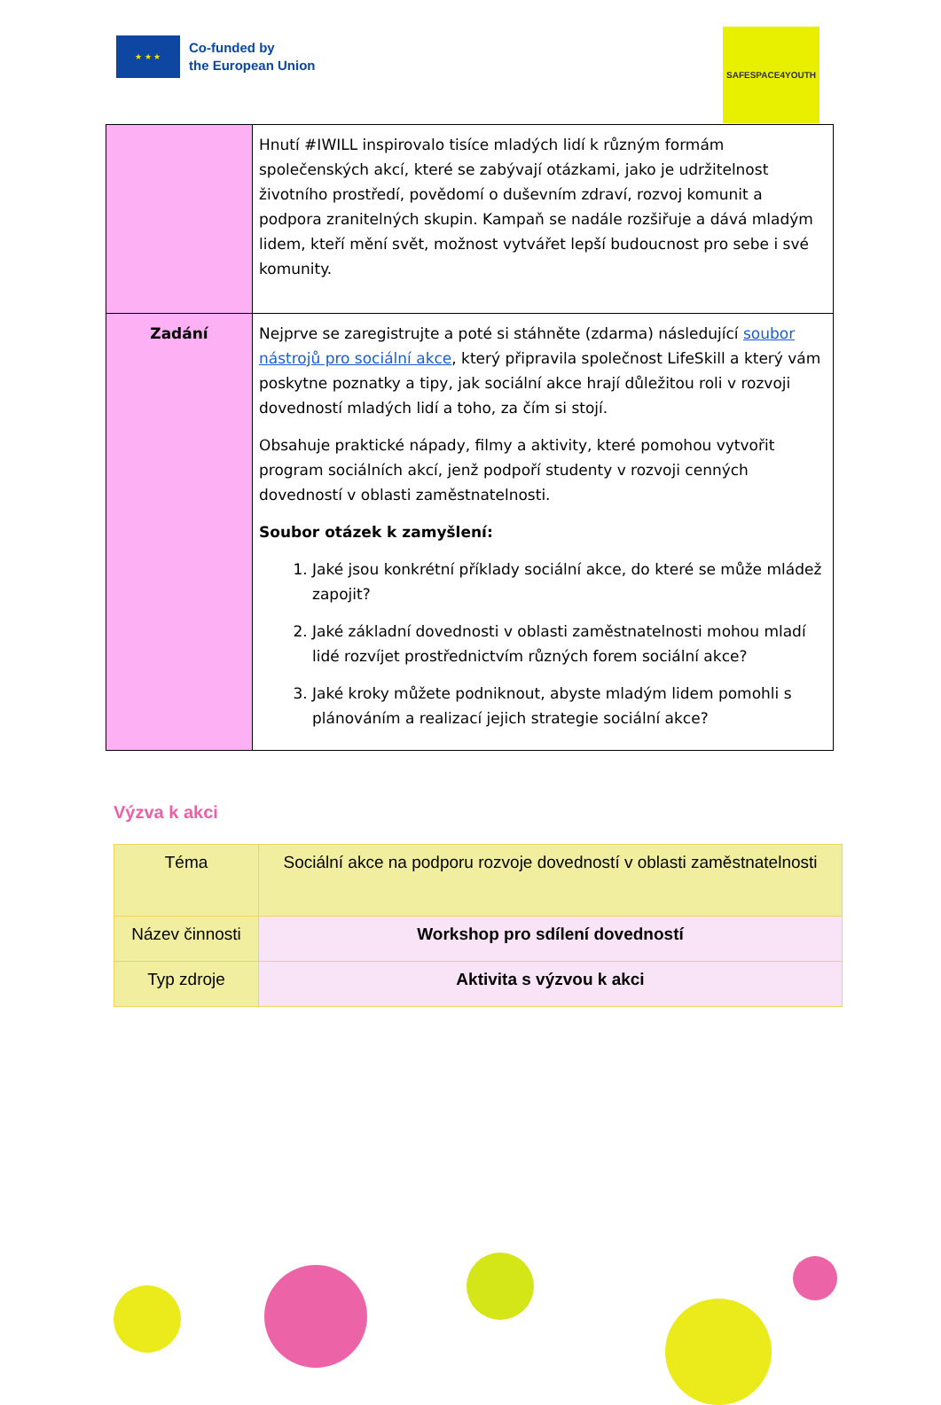★ ★ ★
Co-funded by
the European Union
SAFESPACE4YOUTH
| | Hnutí #IWILL inspirovalo tisíce mladých lidí k různým formám společenských akcí, které se zabývají otázkami, jako je udržitelnost životního prostředí, povědomí o duševním zdraví, rozvoj komunit a podpora zranitelných skupin. Kampaň se nadále rozšiřuje a dává mladým lidem, kteří mění svět, možnost vytvářet lepší budoucnost pro sebe i své komunity. |
| Zadání | Nejprve se zaregistrujte a poté si stáhněte (zdarma) následující soubor nástrojů pro sociální akce , který připravila společnost LifeSkill a který vám poskytne poznatky a tipy, jak sociální akce hrají důležitou roli v rozvoji dovedností mladých lidí a toho, za čím si stojí. Obsahuje praktické nápady, filmy a aktivity, které pomohou vytvořit program sociálních akcí, jenž podpoří studenty v rozvoji cenných dovedností v oblasti zaměstnatelnosti. Soubor otázek k zamyšlení: 1. Jaké jsou konkrétní příklady sociální akce, do které se může mládež zapojit? 2. Jaké základní dovednosti v oblasti zaměstnatelnosti mohou mladí lidé rozvíjet prostřednictvím různých forem sociální akce? 3. Jaké kroky můžete podniknout, abyste mladým lidem pomohli s plánováním a realizací jejich strategie sociální akce? |
Výzva k akci
| Téma | Sociální akce na podporu rozvoje dovedností v oblasti zaměstnatelnosti |
| Název činnosti | Workshop pro sdílení dovedností |
| Typ zdroje | Aktivita s výzvou k akci |